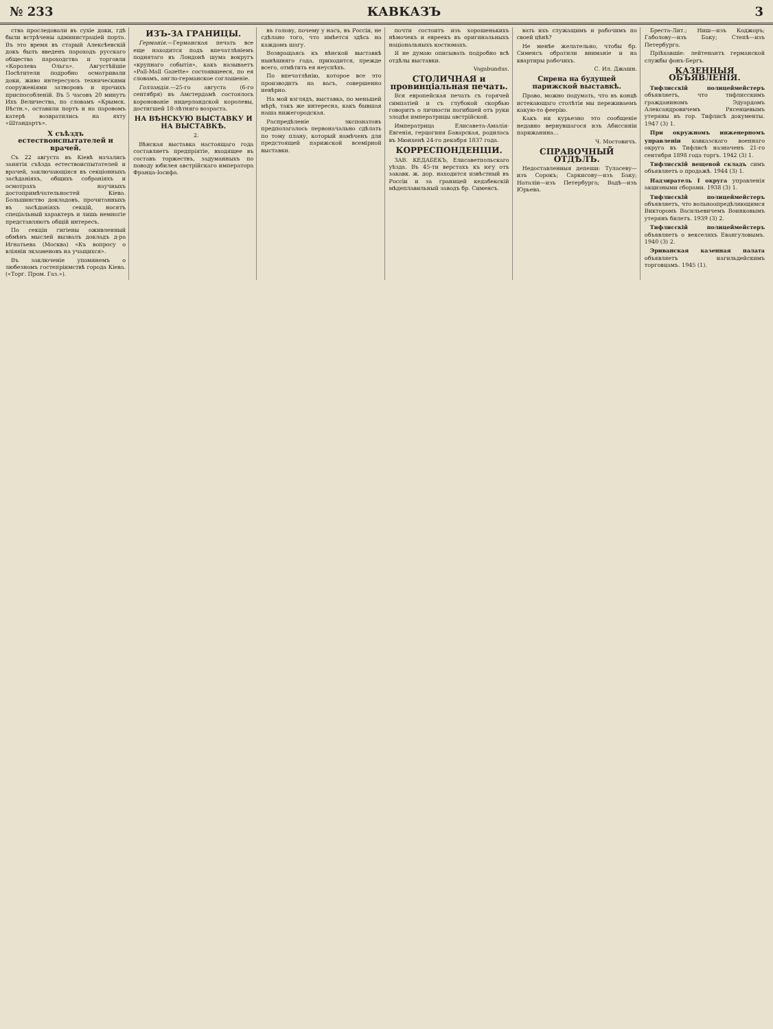№ 233 КАВКАЗЪ 3
ства проследовали въ сухіе доки, гдѣ были встрѣчены администраціей порта. Въ это время въ старый Алексѣевскій докъ былъ введенъ пароходъ русскаго общества пароходства и торговли «Королева Ольга». Августѣйшіе Посѣтители подробно осматривали доки, живо интересуясь техническими сооруженіями затворовъ и прочихъ приспособленій. Въ 5 часовъ 20 минутъ Ихъ Величества, по словамъ «Крымск. Вѣстн.», оставили портъ и на паровомъ катерѣ возвратились на яхту «Штандартъ».
X съѣздъ естествоиспытателей и врачей.
Съ 22 августа въ Кіевѣ начались занятія съѣзда естествоиспытателей и врачей, заключающіяся въ секціонныхъ засѣданіяхъ, общихъ собраніяхъ и осмотрахъ научныхъ достопримѣчательностей Кіева. Большинство докладовъ, прочитанныхъ въ засѣданіяхъ секцій, носятъ спеціальный характеръ и лишь немногіе представляютъ общій интересъ.
По секціи гигіены оживленный обмѣнъ мыслей вызвалъ докладъ д-ра Игнатьева (Москва) «Къ вопросу о вліяніи экзаменовъ на учащихся».
Въ заключеніе упомянемъ о любезномъ гостепріимствѣ города Кіева. («Торг. Пром. Газ.»).
ИЗЪ-ЗА ГРАНИЦЫ.
Германія.—Германская печать все еще находится подъ впечатлѣніемъ поднятаго въ Лондонѣ шума вокругъ «крупнаго событія», какъ называетъ «Pall-Mall Gazette» состоявшееся, по ея словамъ, англо-германское соглашеніе.
Голландія.—25-го августа (6-го сентября) въ Амстердамѣ состоялось коронованіе нидерландской королевы, достигшей 18-лѣтняго возраста.
НА ВѢНСКУЮ ВЫСТАВКУ И НА ВЫСТАВКѢ.
2.
Вѣнская выставка настоящаго года составляетъ предпріятіе, входящее въ составъ торжествъ, задуманныхъ по поводу юбилея австрійскаго императора Франца-Іосифа.
въ голову, почему у насъ, въ Россіи, не сдѣлано того, что имѣется здѣсь на каждомъ шагу.
Возвращаясь къ вѣнской выставкѣ нынѣшняго года, приходится, прежде всего, отмѣтить ея неуспѣхъ.
По впечатлѣнію, которое все это производитъ на васъ, совершенно невѣрно.
На мой взглядъ, выставка, по меньшей мѣрѣ, такъ же интересна, какъ бывшая наша нижегородская.
Распредѣленіе экспонатовъ предполагалось первоначально сдѣлать по тому плану, который намѣченъ для предстоящей парижской всемірной выставки.
почти состоитъ изъ хорошенькихъ нѣмочекъ и евреекъ въ оригинальныхъ національныхъ костюмахъ.
Я не думаю описывать подробно всѣ отдѣлы выставки.
Vagabundus.
СТОЛИЧНАЯ и провинціальная печать.
Вся европейская печать съ горячей симпатіей и съ глубокой скорбью говоритъ о личности погибшей отъ руки злодѣя императрицы австрійской.
Императрица Елисавета-Амалія-Евгенія, герцогиня Баварская, родилась въ Мюнхенѣ 24-го декабря 1837 года.
КОРРЕСПОНДЕНЦІИ.
ЗАВ. КЕДАБЕКЪ, Елисаветпольскаго уѣзда. Въ 45-ти верстахъ къ югу отъ закавк. ж. дор. находится извѣстный въ Россіи и за границей кедабекскій мѣдеплавильный заводъ бр. Сименсъ.
вать ихъ служащимъ и рабочимъ по своей цѣнѣ?
Не менѣе желательно, чтобы бр. Сименсъ обратили вниманіе и на квартиры рабочихъ.
С. Ил. Джашн.
Сирена на будущей парижской выставкѣ.
Право, можно подумать, что въ концѣ истекающаго столѣтія мы переживаемъ какую-то феерію.
Какъ ни курьезно это сообщеніе недавно вернувшагося изъ Абиссиніи парижанина...
Ч. Мостовичъ.
СПРАВОЧНЫЙ ОТДѢЛЪ.
Недоставленныя депеши: Туласеву—изъ Сорокъ; Саркисову—изъ Баку; Наталіи—изъ Петербурга; Вадѣ—изъ Юрьева.
Бреста-Лит.; Ниш—изъ Коджоръ; Габолову—изъ Баку; Степѣ—изъ Петербурга.
Пріѣхавшіе: лейтенантъ германской службы фонъ-Бергъ.
КАЗЕННЫЯ ОБЪЯВЛЕНІЯ.
Тифлисскій полицеймейстеръ объявляетъ, что тифлисскимъ гражданиномъ Эдуардомъ Александровичемъ Рясенцевымъ утеряны въ гор. Тифлисѣ документы. 1947 (3) 1.
При окружномъ инженерномъ управленіи кавказскаго военнаго округа въ Тифлисѣ назначенъ 21-го сентября 1898 года торгъ. 1942 (3) 1.
Тифлисскій вещевой складъ симъ объявляетъ о продажѣ. 1944 (3) 1.
Надзиратель I округа управленія акцизными сборами. 1938 (3) 1.
Тифлисскій полицеймейстеръ объявляетъ, что вольноопредѣляющимся Викторомъ Васильевичемъ Воинковымъ утерянъ билетъ. 1939 (3) 2.
Тифлисскій полицеймейстеръ объявляетъ о векселяхъ Евангуловымъ. 1940 (3) 2.
Эриванская казенная палата объявляетъ нагильдейскимъ торговцамъ. 1945 (1).